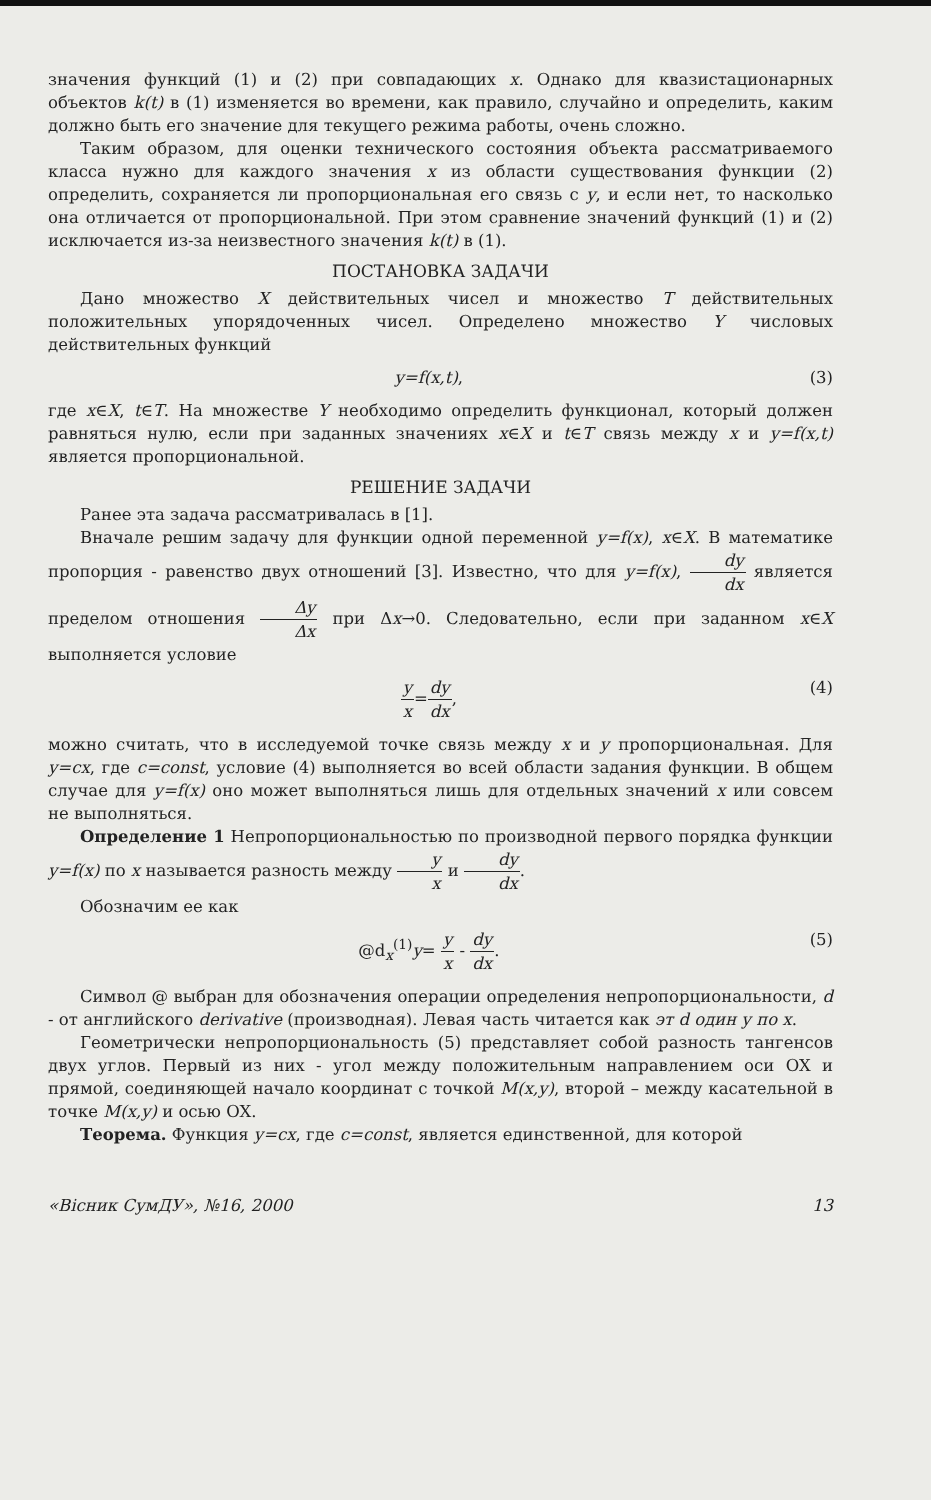значения функций (1) и (2) при совпадающих x. Однако для квазистационарных объектов k(t) в (1) изменяется во времени, как правило, случайно и определить, каким должно быть его значение для текущего режима работы, очень сложно.
Таким образом, для оценки технического состояния объекта рассматриваемого класса нужно для каждого значения x из области существования функции (2) определить, сохраняется ли пропорциональная его связь с y, и если нет, то насколько она отличается от пропорциональной. При этом сравнение значений функций (1) и (2) исключается из-за неизвестного значения k(t) в (1).
ПОСТАНОВКА ЗАДАЧИ
Дано множество X действительных чисел и множество T действительных положительных упорядоченных чисел. Определено множество Y числовых действительных функций
y=f(x,t), (3)
где x∈X, t∈T. На множестве Y необходимо определить функционал, который должен равняться нулю, если при заданных значениях x∈X и t∈T связь между x и y=f(x,t) является пропорциональной.
РЕШЕНИЕ ЗАДАЧИ
Ранее эта задача рассматривалась в [1].
Вначале решим задачу для функции одной переменной y=f(x), x∈X. В математике пропорция - равенство двух отношений [3]. Известно, что для y=f(x), dy dx является пределом отношения Δy Δx при Δx→0. Следовательно, если при заданном x∈X выполняется условие
y x=dy dx, (4)
можно считать, что в исследуемой точке связь между x и y пропорциональная. Для y=cx, где c=const, условие (4) выполняется во всей области задания функции. В общем случае для y=f(x) оно может выполняться лишь для отдельных значений x или совсем не выполняться.
Определение 1 Непропорциональностью по производной первого порядка функции y=f(x) по x называется разность между y x и dy dx.
Обозначим ее как
@d<sub>x</sub><sup>(1)</sup>y= y x - dy dx. (5)
Символ @ выбран для обозначения операции определения непропорциональности, d - от английского derivative (производная). Левая часть читается как эт d один y по x.
Геометрически непропорциональность (5) представляет собой разность тангенсов двух углов. Первый из них - угол между положительным направлением оси OX и прямой, соединяющей начало координат с точкой M(x,y), второй – между касательной в точке M(x,y) и осью OX.
Теорема. Функция y=cx, где c=const, является единственной, для которой
«Вісник СумДУ», №16, 2000 13